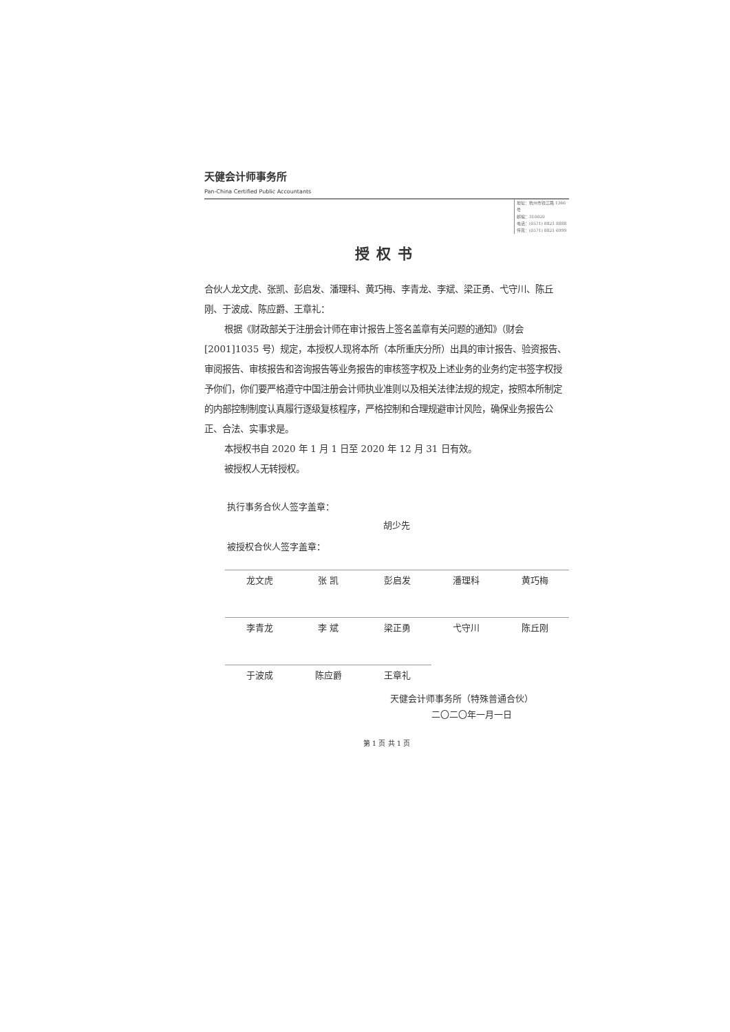天健会计师事务所
Pan-China Certified Public Accountants
地址：杭州市钱江路 1366 号
邮编：310020
电话：(0571) 8821 8888
传真：(0571) 8821 6999
授权书
合伙人龙文虎、张凯、彭启发、潘理科、黄巧梅、李青龙、李斌、梁正勇、弋守川、陈丘刚、于波成、陈应爵、王章礼：
根据《财政部关于注册会计师在审计报告上签名盖章有关问题的通知》（财会[2001]1035 号）规定，本授权人现将本所（本所重庆分所）出具的审计报告、验资报告、审阅报告、审核报告和咨询报告等业务报告的审核签字权及上述业务的业务约定书签字权授予你们，你们要严格遵守中国注册会计师执业准则以及相关法律法规的规定，按照本所制定的内部控制制度认真履行逐级复核程序，严格控制和合理规避审计风险，确保业务报告公正、合法、实事求是。
本授权书自 2020 年 1 月 1 日至 2020 年 12 月 31 日有效。
被授权人无转授权。
执行事务合伙人签字盖章：
胡少先
被授权合伙人签字盖章：
龙文虎
张 凯
彭启发
潘理科
黄巧梅
李青龙
李 斌
梁正勇
弋守川
陈丘刚
于波成
陈应爵
王章礼
天健会计师事务所（特殊普通合伙）
二〇二〇年一月一日
第 1 页 共 1 页